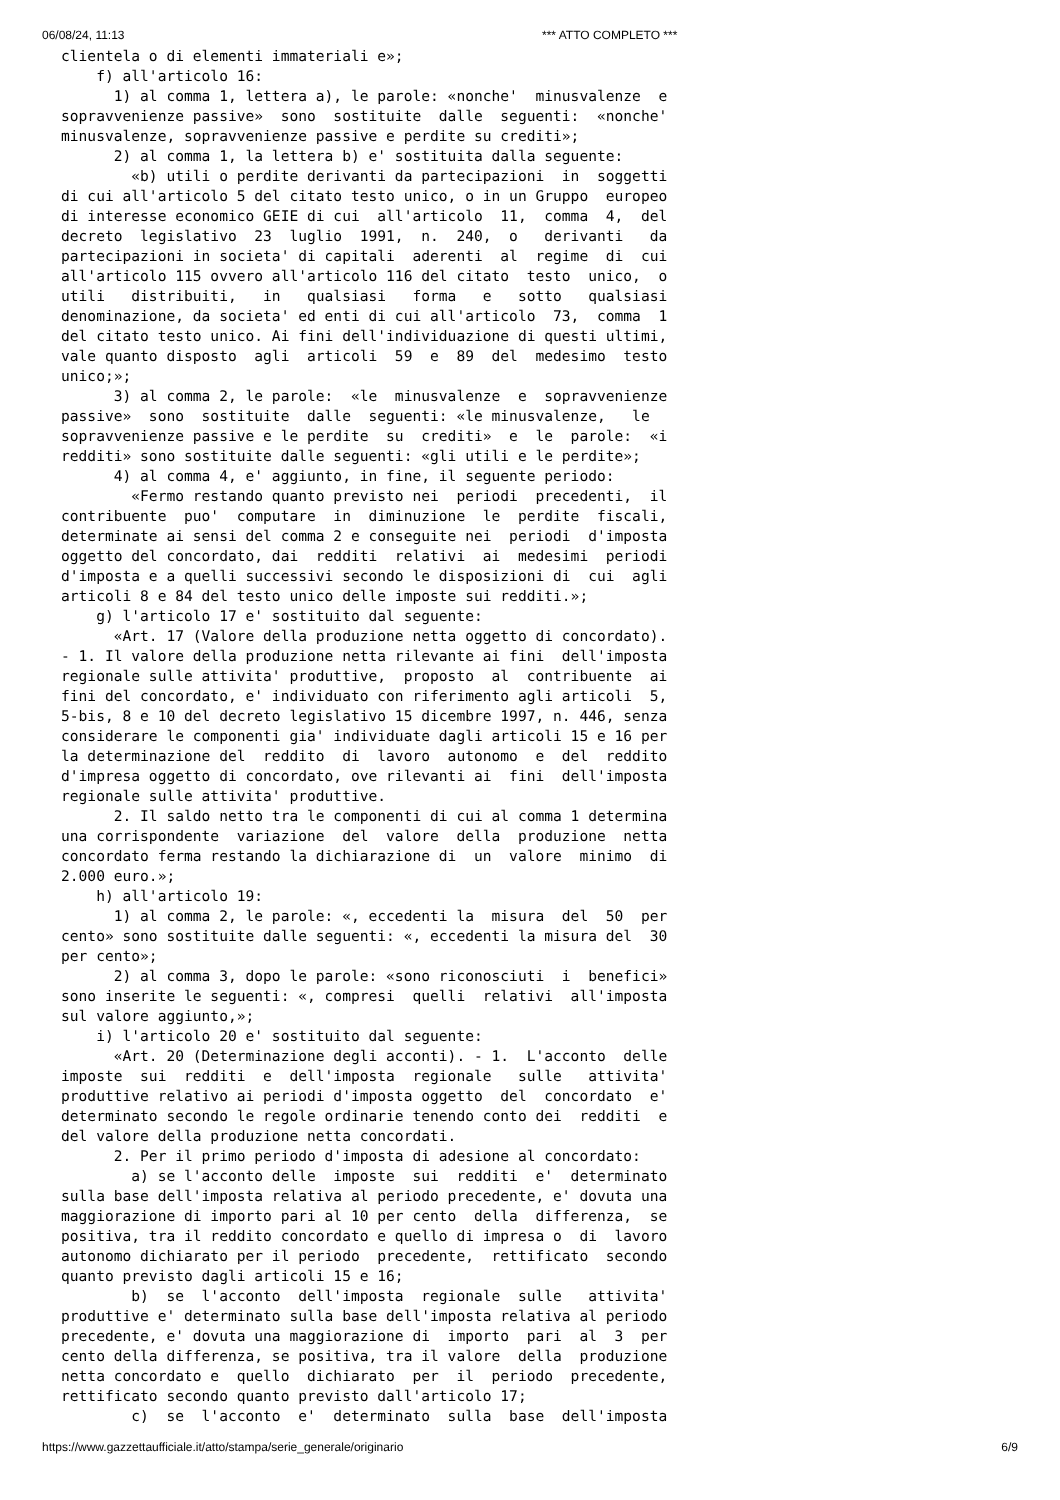06/08/24, 11:13 *** ATTO COMPLETO ***
clientela o di elementi immateriali e»;
    f) all'articolo 16:
      1) al comma 1, lettera a), le parole: «nonche'  minusvalenze  e
sopravvenienze passive»  sono  sostituite  dalle  seguenti:  «nonche'
minusvalenze, sopravvenienze passive e perdite su crediti»;
      2) al comma 1, la lettera b) e' sostituita dalla seguente:
        «b) utili o perdite derivanti da partecipazioni  in  soggetti
di cui all'articolo 5 del citato testo unico, o in un Gruppo  europeo
di interesse economico GEIE di cui  all'articolo  11,  comma  4,  del
decreto  legislativo  23  luglio  1991,  n.  240,  o   derivanti   da
partecipazioni in societa' di capitali  aderenti  al  regime  di  cui
all'articolo 115 ovvero all'articolo 116 del citato  testo  unico,  o
utili   distribuiti,   in   qualsiasi   forma   e   sotto   qualsiasi
denominazione, da societa' ed enti di cui all'articolo  73,  comma  1
del citato testo unico. Ai fini dell'individuazione di questi ultimi,
vale quanto disposto  agli  articoli  59  e  89  del  medesimo  testo
unico;»;
      3) al comma 2, le parole:  «le  minusvalenze  e  sopravvenienze
passive»  sono  sostituite  dalle  seguenti: «le minusvalenze,   le
sopravvenienze passive e le perdite  su  crediti»  e  le  parole:  «i
redditi» sono sostituite dalle seguenti: «gli utili e le perdite»;
      4) al comma 4, e' aggiunto, in fine, il seguente periodo:
        «Fermo restando quanto previsto nei  periodi  precedenti,  il
contribuente  puo'  computare  in  diminuzione  le  perdite  fiscali,
determinate ai sensi del comma 2 e conseguite nei  periodi  d'imposta
oggetto del concordato, dai  redditi  relativi  ai  medesimi  periodi
d'imposta e a quelli successivi secondo le disposizioni di  cui  agli
articoli 8 e 84 del testo unico delle imposte sui redditi.»;
    g) l'articolo 17 e' sostituito dal seguente:
      «Art. 17 (Valore della produzione netta oggetto di concordato).
- 1. Il valore della produzione netta rilevante ai fini  dell'imposta
regionale sulle attivita' produttive,  proposto  al  contribuente  ai
fini del concordato, e' individuato con riferimento agli articoli  5,
5-bis, 8 e 10 del decreto legislativo 15 dicembre 1997, n. 446, senza
considerare le componenti gia' individuate dagli articoli 15 e 16 per
la determinazione del  reddito  di  lavoro  autonomo  e  del  reddito
d'impresa oggetto di concordato, ove rilevanti ai  fini  dell'imposta
regionale sulle attivita' produttive.
      2. Il saldo netto tra le componenti di cui al comma 1 determina
una corrispondente  variazione  del  valore  della  produzione  netta
concordato ferma restando la dichiarazione di  un  valore  minimo  di
2.000 euro.»;
    h) all'articolo 19:
      1) al comma 2, le parole: «, eccedenti la  misura  del  50  per
cento» sono sostituite dalle seguenti: «, eccedenti la misura del  30
per cento»;
      2) al comma 3, dopo le parole: «sono riconosciuti  i  benefici»
sono inserite le seguenti: «, compresi  quelli  relativi  all'imposta
sul valore aggiunto,»;
    i) l'articolo 20 e' sostituito dal seguente:
      «Art. 20 (Determinazione degli acconti). - 1.  L'acconto  delle
imposte  sui  redditi  e  dell'imposta  regionale   sulle   attivita'
produttive relativo ai periodi d'imposta oggetto  del  concordato  e'
determinato secondo le regole ordinarie tenendo conto dei  redditi  e
del valore della produzione netta concordati.
      2. Per il primo periodo d'imposta di adesione al concordato:
        a) se l'acconto delle  imposte  sui  redditi  e'  determinato
sulla base dell'imposta relativa al periodo precedente, e' dovuta una
maggiorazione di importo pari al 10 per cento  della  differenza,  se
positiva, tra il reddito concordato e quello di impresa o  di  lavoro
autonomo dichiarato per il periodo  precedente,  rettificato  secondo
quanto previsto dagli articoli 15 e 16;
        b)  se  l'acconto  dell'imposta  regionale  sulle   attivita'
produttive e' determinato sulla base dell'imposta relativa al periodo
precedente, e' dovuta una maggiorazione di  importo  pari  al  3  per
cento della differenza, se positiva, tra il valore  della  produzione
netta concordato e  quello  dichiarato  per  il  periodo  precedente,
rettificato secondo quanto previsto dall'articolo 17;
        c)  se  l'acconto  e'  determinato  sulla  base  dell'imposta
https://www.gazzettaufficiale.it/atto/stampa/serie_generale/originario 6/9